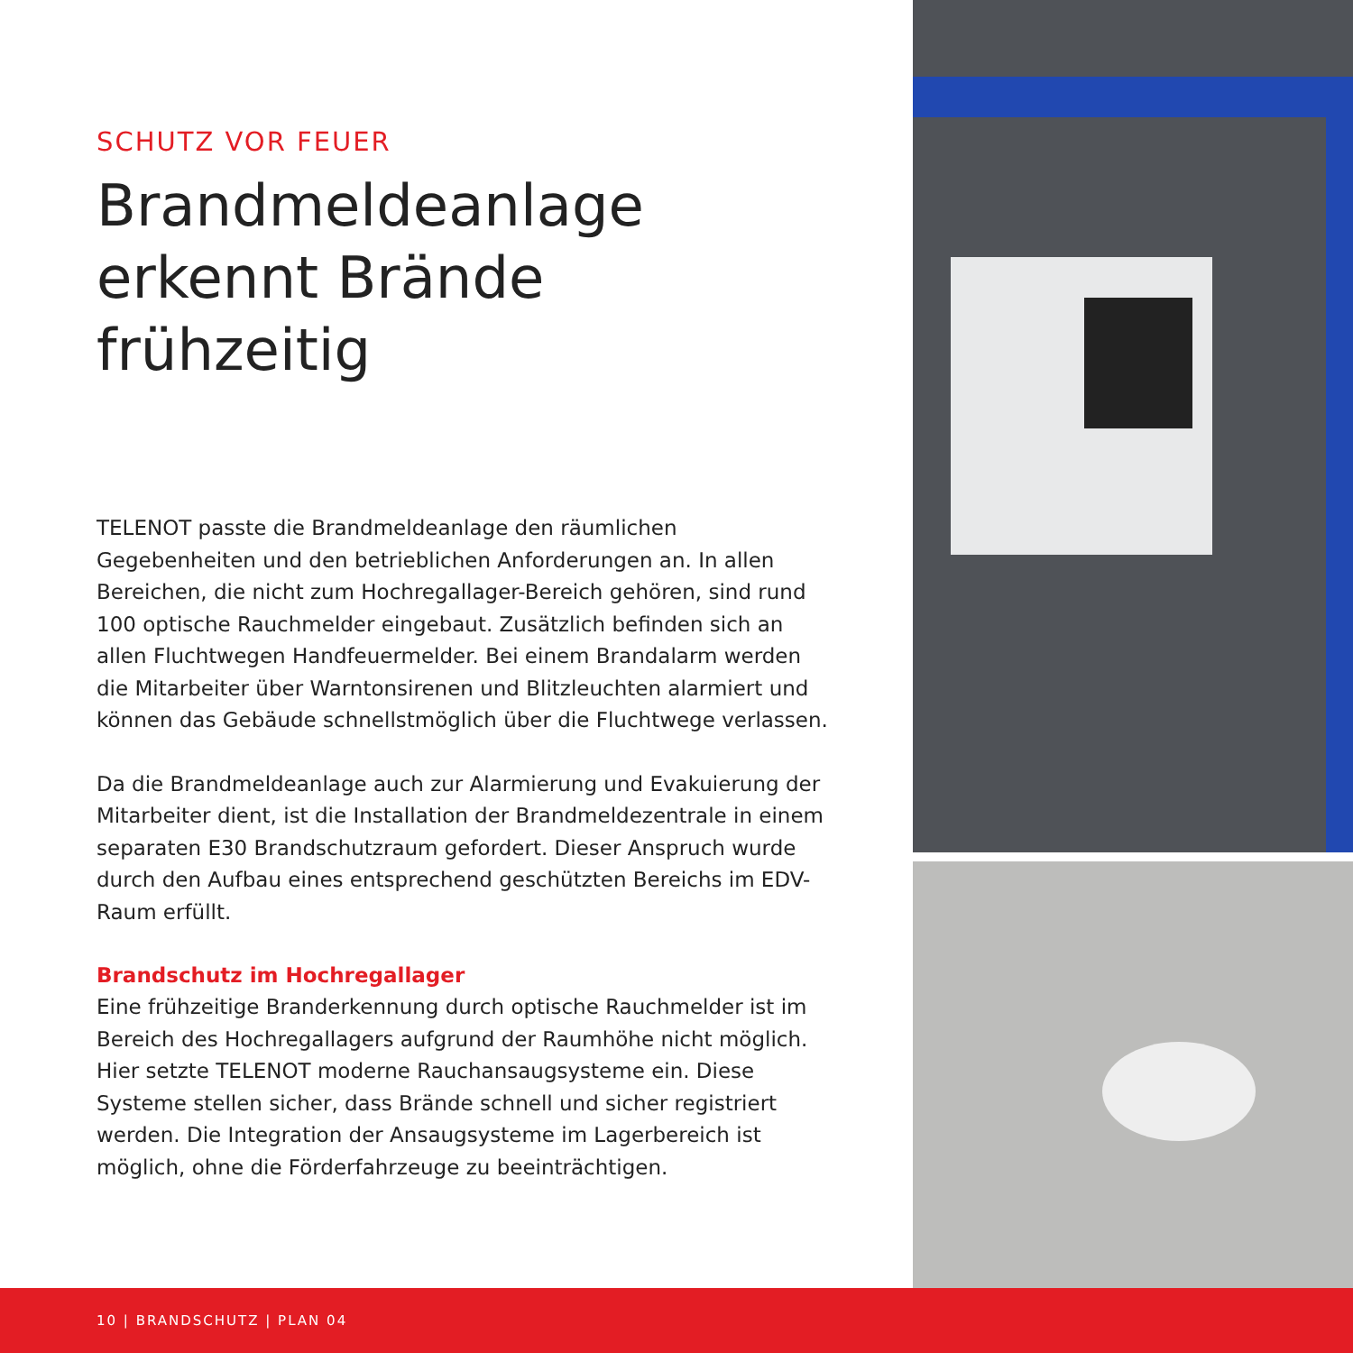SCHUTZ VOR FEUER
Brandmeldeanlage erkennt Brände frühzeitig
TELENOT passte die Brandmeldeanlage den räumlichen Gegebenheiten und den betrieblichen Anforderungen an. In allen Bereichen, die nicht zum Hochregallager-Bereich gehören, sind rund 100 optische Rauchmelder eingebaut. Zusätzlich befinden sich an allen Fluchtwegen Handfeuermelder. Bei einem Brandalarm werden die Mitarbeiter über Warntonsirenen und Blitzleuchten alarmiert und können das Gebäude schnellstmöglich über die Fluchtwege verlassen.
Da die Brandmeldeanlage auch zur Alarmierung und Evakuierung der Mitarbeiter dient, ist die Installation der Brandmeldezentrale in einem separaten E30 Brandschutzraum gefordert. Dieser Anspruch wurde durch den Aufbau eines entsprechend geschützten Bereichs im EDV-Raum erfüllt.
Brandschutz im Hochregallager
Eine frühzeitige Branderkennung durch optische Rauchmelder ist im Bereich des Hochregallagers aufgrund der Raumhöhe nicht möglich. Hier setzte TELENOT moderne Rauchansaugsysteme ein. Diese Systeme stellen sicher, dass Brände schnell und sicher registriert werden. Die Integration der Ansaugsysteme im Lagerbereich ist möglich, ohne die Förderfahrzeuge zu beeinträchtigen.
10 | BRANDSCHUTZ | PLAN 04